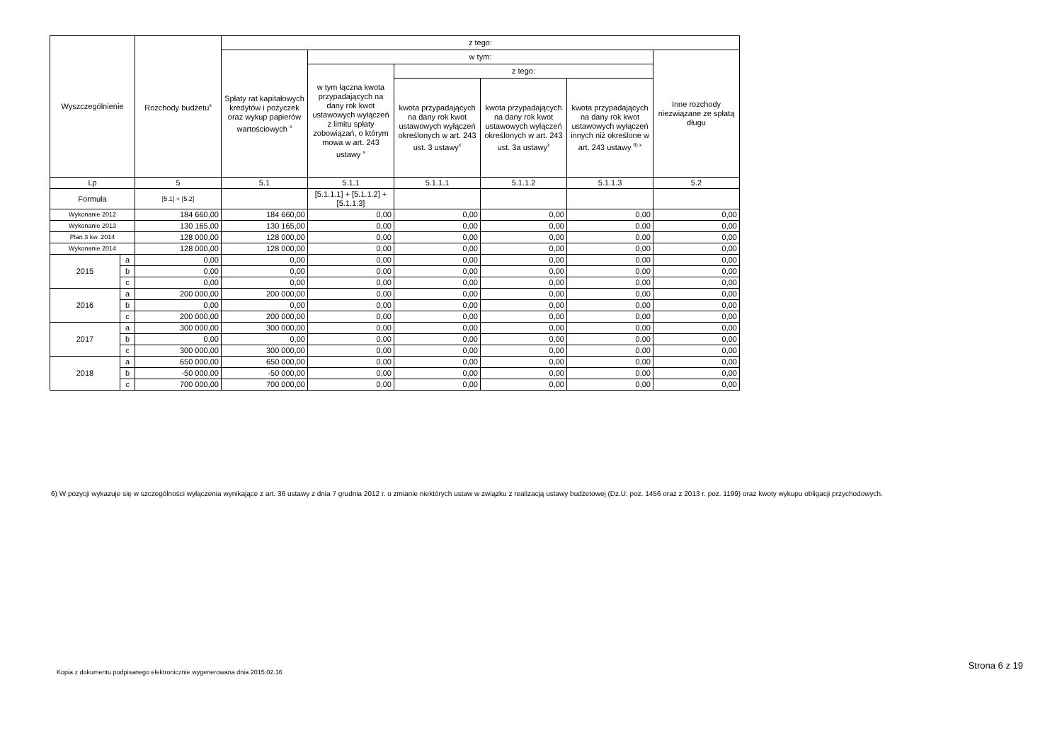| Wyszczególnienie | | Rozchody budżetu<sup>x</sup> | z tego: | | | | | |
| --- | --- | --- | --- | --- | --- | --- | --- | --- |
| | | | Spłaty rat kapitałowych kredytów i pożyczek oraz wykup papierów wartościowych <sup>x</sup> | w tym: | | | | Inne rozchody niezwiązane ze spłatą długu |
| | | | | w tym łączna kwota przypadających na dany rok kwot ustawowych wyłączeń z limitu spłaty zobowiązań, o którym mowa w art. 243 ustawy <sup>x</sup> | z tego: | | | |
| | | | | | kwota przypadających na dany rok kwot ustawowych wyłączeń określonych w art. 243 ust. 3 ustawy<sup>x</sup> | kwota przypadających na dany rok kwot ustawowych wyłączeń określonych w art. 243 ust. 3a ustawy<sup>x</sup> | kwota przypadających na dany rok kwot ustawowych wyłączeń innych niż określone w art. 243 ustawy <sup>6) x</sup> | |
| Lp | | 5 | 5.1 | 5.1.1 | 5.1.1.1 | 5.1.1.2 | 5.1.1.3 | 5.2 |
| Formuła | | [5.1] + [5.2] | | [5.1.1.1] + [5.1.1.2] + [5.1.1.3] | | | | |
| Wykonanie 2012 | | 184 660,00 | 184 660,00 | 0,00 | 0,00 | 0,00 | 0,00 | 0,00 |
| Wykonanie 2013 | | 130 165,00 | 130 165,00 | 0,00 | 0,00 | 0,00 | 0,00 | 0,00 |
| Plan 3 kw. 2014 | | 128 000,00 | 128 000,00 | 0,00 | 0,00 | 0,00 | 0,00 | 0,00 |
| Wykonanie 2014 | | 128 000,00 | 128 000,00 | 0,00 | 0,00 | 0,00 | 0,00 | 0,00 |
| 2015 | a | 0,00 | 0,00 | 0,00 | 0,00 | 0,00 | 0,00 | 0,00 |
| | b | 0,00 | 0,00 | 0,00 | 0,00 | 0,00 | 0,00 | 0,00 |
| | c | 0,00 | 0,00 | 0,00 | 0,00 | 0,00 | 0,00 | 0,00 |
| 2016 | a | 200 000,00 | 200 000,00 | 0,00 | 0,00 | 0,00 | 0,00 | 0,00 |
| | b | 0,00 | 0,00 | 0,00 | 0,00 | 0,00 | 0,00 | 0,00 |
| | c | 200 000,00 | 200 000,00 | 0,00 | 0,00 | 0,00 | 0,00 | 0,00 |
| 2017 | a | 300 000,00 | 300 000,00 | 0,00 | 0,00 | 0,00 | 0,00 | 0,00 |
| | b | 0,00 | 0,00 | 0,00 | 0,00 | 0,00 | 0,00 | 0,00 |
| | c | 300 000,00 | 300 000,00 | 0,00 | 0,00 | 0,00 | 0,00 | 0,00 |
| 2018 | a | 650 000,00 | 650 000,00 | 0,00 | 0,00 | 0,00 | 0,00 | 0,00 |
| | b | -50 000,00 | -50 000,00 | 0,00 | 0,00 | 0,00 | 0,00 | 0,00 |
| | c | 700 000,00 | 700 000,00 | 0,00 | 0,00 | 0,00 | 0,00 | 0,00 |
6) W pozycji wykazuje się w szczególności wyłączenia wynikające z art. 36 ustawy z dnia 7 grudnia 2012 r. o zmianie niektórych ustaw w związku z realizacją ustawy budżetowej (Dz.U. poz. 1456 oraz z 2013 r. poz. 1199) oraz kwoty wykupu obligacji przychodowych.
Kopia z dokumentu podpisanego elektronicznie wygenerowana dnia 2015.02.16
Strona 6 z 19